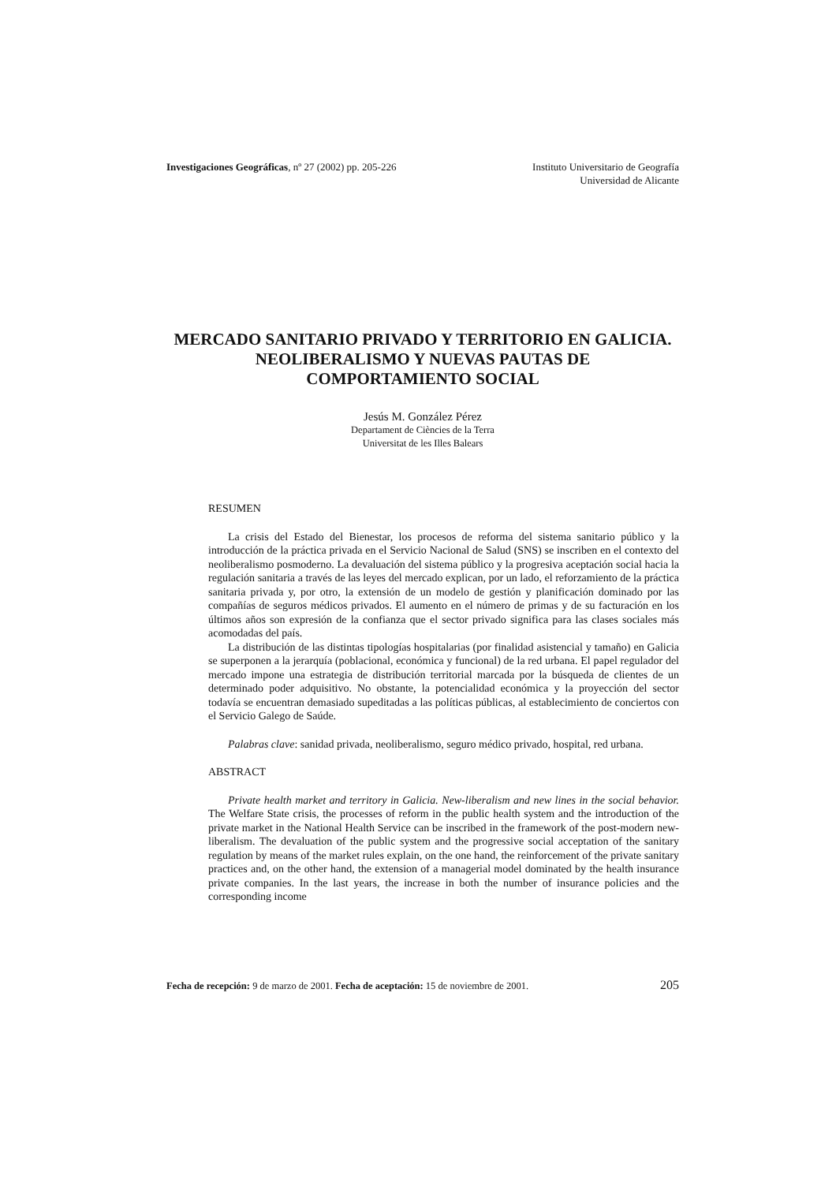Investigaciones Geográficas, nº 27 (2002) pp. 205-226
Instituto Universitario de Geografía
Universidad de Alicante
MERCADO SANITARIO PRIVADO Y TERRITORIO EN GALICIA.
NEOLIBERALISMO Y NUEVAS PAUTAS DE
COMPORTAMIENTO SOCIAL
Jesús M. González Pérez
Departament de Ciències de la Terra
Universitat de les Illes Balears
RESUMEN
La crisis del Estado del Bienestar, los procesos de reforma del sistema sanitario público y la introducción de la práctica privada en el Servicio Nacional de Salud (SNS) se inscriben en el contexto del neoliberalismo posmoderno. La devaluación del sistema público y la progresiva aceptación social hacia la regulación sanitaria a través de las leyes del mercado explican, por un lado, el reforzamiento de la práctica sanitaria privada y, por otro, la extensión de un modelo de gestión y planificación dominado por las compañías de seguros médicos privados. El aumento en el número de primas y de su facturación en los últimos años son expresión de la confianza que el sector privado significa para las clases sociales más acomodadas del país.
La distribución de las distintas tipologías hospitalarias (por finalidad asistencial y tamaño) en Galicia se superponen a la jerarquía (poblacional, económica y funcional) de la red urbana. El papel regulador del mercado impone una estrategia de distribución territorial marcada por la búsqueda de clientes de un determinado poder adquisitivo. No obstante, la potencialidad económica y la proyección del sector todavía se encuentran demasiado supeditadas a las políticas públicas, al establecimiento de conciertos con el Servicio Galego de Saúde.
Palabras clave: sanidad privada, neoliberalismo, seguro médico privado, hospital, red urbana.
ABSTRACT
Private health market and territory in Galicia. New-liberalism and new lines in the social behavior. The Welfare State crisis, the processes of reform in the public health system and the introduction of the private market in the National Health Service can be inscribed in the framework of the post-modern new-liberalism. The devaluation of the public system and the progressive social acceptation of the sanitary regulation by means of the market rules explain, on the one hand, the reinforcement of the private sanitary practices and, on the other hand, the extension of a managerial model dominated by the health insurance private companies. In the last years, the increase in both the number of insurance policies and the corresponding income
Fecha de recepción: 9 de marzo de 2001. Fecha de aceptación: 15 de noviembre de 2001.
205